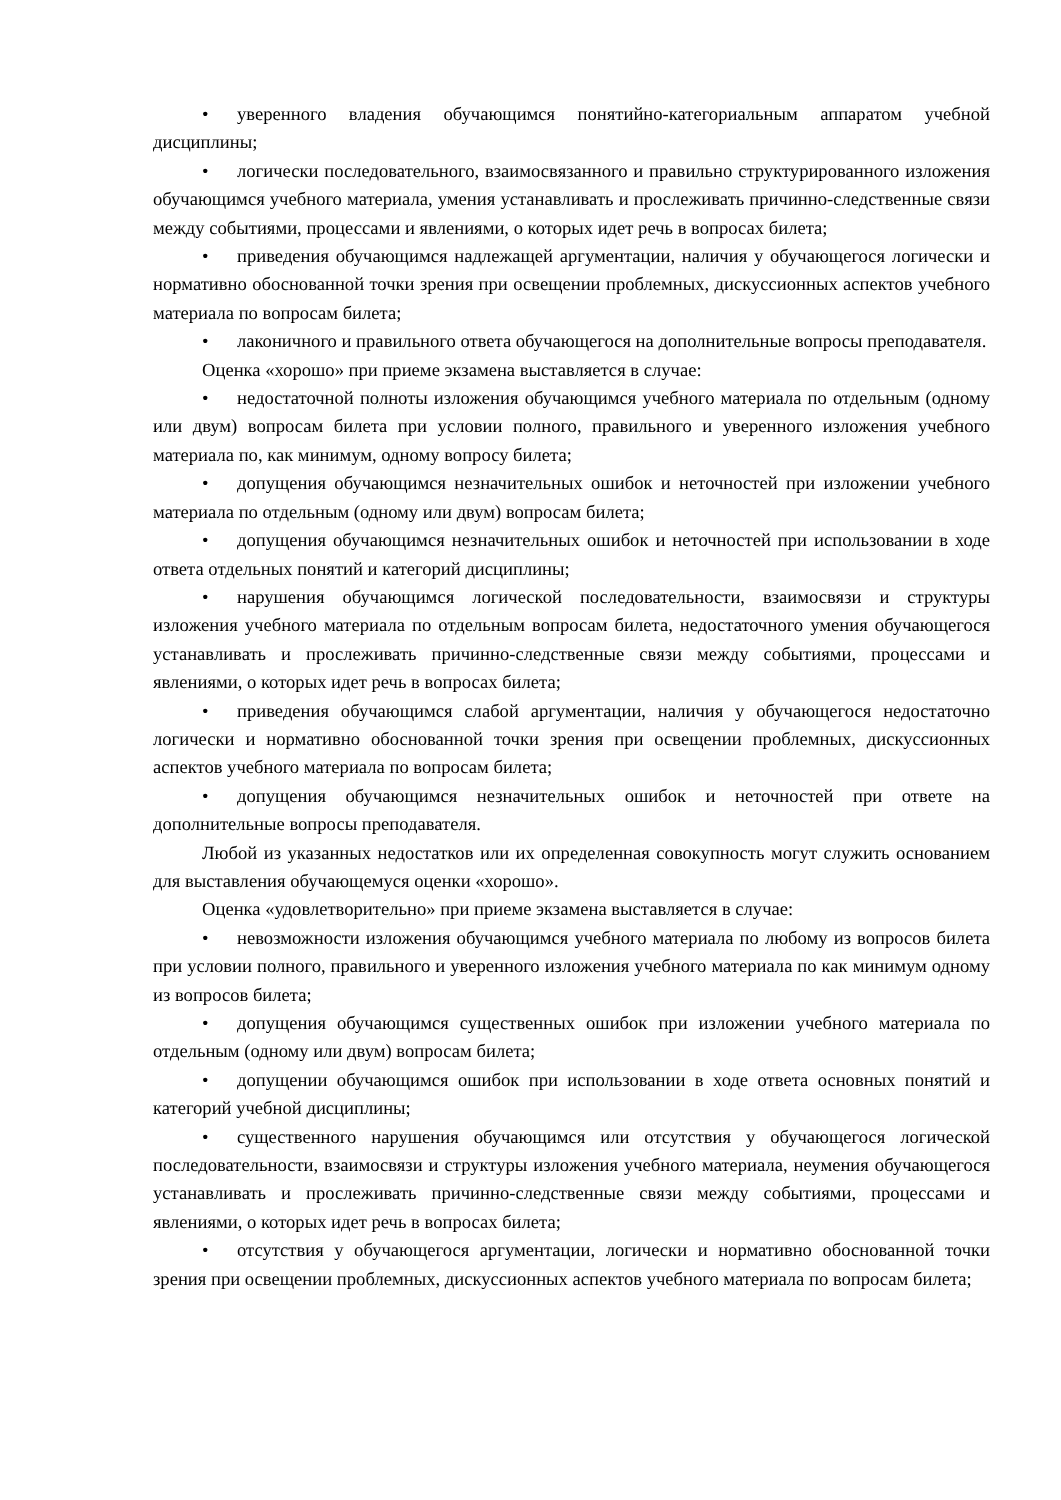• уверенного владения обучающимся понятийно-категориальным аппаратом учебной дисциплины;
• логически последовательного, взаимосвязанного и правильно структурированного изложения обучающимся учебного материала, умения устанавливать и прослеживать причинно-следственные связи между событиями, процессами и явлениями, о которых идет речь в вопросах билета;
• приведения обучающимся надлежащей аргументации, наличия у обучающегося логически и нормативно обоснованной точки зрения при освещении проблемных, дискуссионных аспектов учебного материала по вопросам билета;
• лаконичного и правильного ответа обучающегося на дополнительные вопросы преподавателя.
Оценка «хорошо» при приеме экзамена выставляется в случае:
• недостаточной полноты изложения обучающимся учебного материала по отдельным (одному или двум) вопросам билета при условии полного, правильного и уверенного изложения учебного материала по, как минимум, одному вопросу билета;
• допущения обучающимся незначительных ошибок и неточностей при изложении учебного материала по отдельным (одному или двум) вопросам билета;
• допущения обучающимся незначительных ошибок и неточностей при использовании в ходе ответа отдельных понятий и категорий дисциплины;
• нарушения обучающимся логической последовательности, взаимосвязи и структуры изложения учебного материала по отдельным вопросам билета, недостаточного умения обучающегося устанавливать и прослеживать причинно-следственные связи между событиями, процессами и явлениями, о которых идет речь в вопросах билета;
• приведения обучающимся слабой аргументации, наличия у обучающегося недостаточно логически и нормативно обоснованной точки зрения при освещении проблемных, дискуссионных аспектов учебного материала по вопросам билета;
• допущения обучающимся незначительных ошибок и неточностей при ответе на дополнительные вопросы преподавателя.
Любой из указанных недостатков или их определенная совокупность могут служить основанием для выставления обучающемуся оценки «хорошо».
Оценка «удовлетворительно» при приеме экзамена выставляется в случае:
• невозможности изложения обучающимся учебного материала по любому из вопросов билета при условии полного, правильного и уверенного изложения учебного материала по как минимум одному из вопросов билета;
• допущения обучающимся существенных ошибок при изложении учебного материала по отдельным (одному или двум) вопросам билета;
• допущении обучающимся ошибок при использовании в ходе ответа основных понятий и категорий учебной дисциплины;
• существенного нарушения обучающимся или отсутствия у обучающегося логической последовательности, взаимосвязи и структуры изложения учебного материала, неумения обучающегося устанавливать и прослеживать причинно-следственные связи между событиями, процессами и явлениями, о которых идет речь в вопросах билета;
• отсутствия у обучающегося аргументации, логически и нормативно обоснованной точки зрения при освещении проблемных, дискуссионных аспектов учебного материала по вопросам билета;